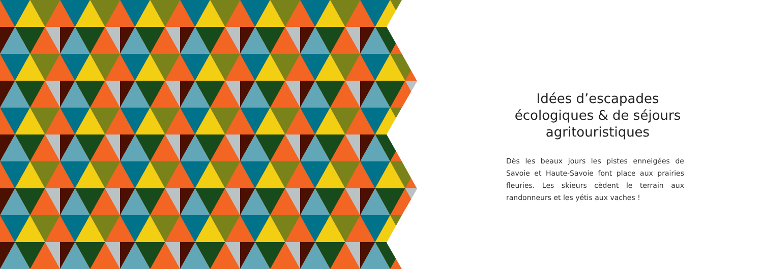Idées d’escapades écologiques & de séjours agritouristiques
Dès les beaux jours les pistes enneigées de Savoie et Haute-Savoie font place aux prairies fleuries. Les skieurs cèdent le terrain aux randonneurs et les yétis aux vaches !